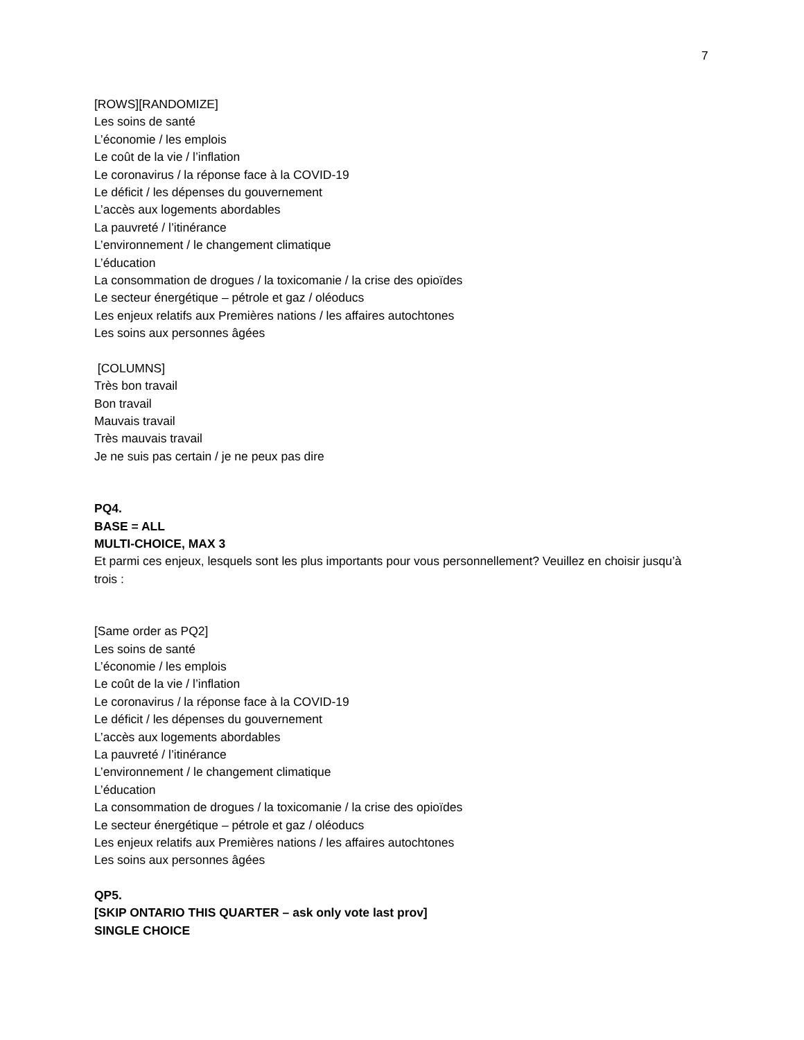7
[ROWS][RANDOMIZE]
Les soins de santé
L’économie / les emplois
Le coût de la vie / l’inflation
Le coronavirus / la réponse face à la COVID-19
Le déficit / les dépenses du gouvernement
L’accès aux logements abordables
La pauvreté / l’itinérance
L’environnement / le changement climatique
L’éducation
La consommation de drogues / la toxicomanie / la crise des opioïdes
Le secteur énergétique – pétrole et gaz / oléoducs
Les enjeux relatifs aux Premières nations / les affaires autochtones
Les soins aux personnes âgées
[COLUMNS]
Très bon travail
Bon travail
Mauvais travail
Très mauvais travail
Je ne suis pas certain / je ne peux pas dire
PQ4.
BASE = ALL
MULTI-CHOICE, MAX 3
Et parmi ces enjeux, lesquels sont les plus importants pour vous personnellement? Veuillez en choisir jusqu’à trois :
[Same order as PQ2]
Les soins de santé
L’économie / les emplois
Le coût de la vie / l’inflation
Le coronavirus / la réponse face à la COVID-19
Le déficit / les dépenses du gouvernement
L’accès aux logements abordables
La pauvreté / l’itinérance
L’environnement / le changement climatique
L’éducation
La consommation de drogues / la toxicomanie / la crise des opioïdes
Le secteur énergétique – pétrole et gaz / oléoducs
Les enjeux relatifs aux Premières nations / les affaires autochtones
Les soins aux personnes âgées
QP5.
[SKIP ONTARIO THIS QUARTER – ask only vote last prov]
SINGLE CHOICE